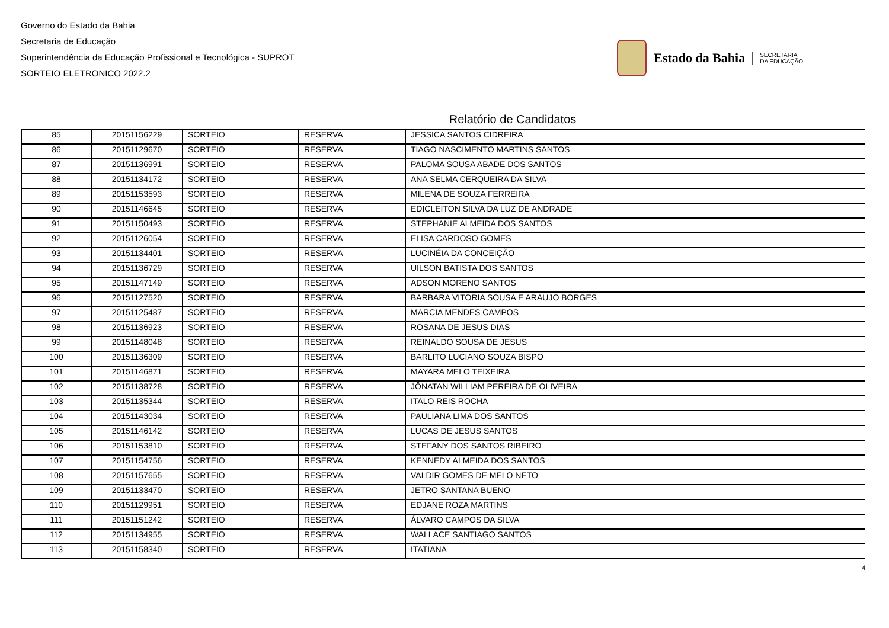Governo do Estado da Bahia
Secretaria de Educação
Superintendência da Educação Profissional e Tecnológica - SUPROT
SORTEIO ELETRONICO 2022.2
Estado da Bahia
SECRETARIA
DA EDUCAÇÃO
Relatório de Candidatos
| 85 | 20151156229 | SORTEIO | RESERVA | JESSICA SANTOS CIDREIRA |
| 86 | 20151129670 | SORTEIO | RESERVA | TIAGO NASCIMENTO MARTINS SANTOS |
| 87 | 20151136991 | SORTEIO | RESERVA | PALOMA SOUSA ABADE DOS SANTOS |
| 88 | 20151134172 | SORTEIO | RESERVA | ANA SELMA CERQUEIRA DA SILVA |
| 89 | 20151153593 | SORTEIO | RESERVA | MILENA DE SOUZA FERREIRA |
| 90 | 20151146645 | SORTEIO | RESERVA | EDICLEITON SILVA DA LUZ DE ANDRADE |
| 91 | 20151150493 | SORTEIO | RESERVA | STEPHANIE ALMEIDA DOS SANTOS |
| 92 | 20151126054 | SORTEIO | RESERVA | ELISA CARDOSO GOMES |
| 93 | 20151134401 | SORTEIO | RESERVA | LUCINÉIA DA CONCEIÇÃO |
| 94 | 20151136729 | SORTEIO | RESERVA | UILSON BATISTA DOS SANTOS |
| 95 | 20151147149 | SORTEIO | RESERVA | ADSON MORENO SANTOS |
| 96 | 20151127520 | SORTEIO | RESERVA | BARBARA VITORIA SOUSA E ARAUJO BORGES |
| 97 | 20151125487 | SORTEIO | RESERVA | MARCIA MENDES CAMPOS |
| 98 | 20151136923 | SORTEIO | RESERVA | ROSANA DE JESUS DIAS |
| 99 | 20151148048 | SORTEIO | RESERVA | REINALDO SOUSA DE JESUS |
| 100 | 20151136309 | SORTEIO | RESERVA | BARLITO LUCIANO SOUZA BISPO |
| 101 | 20151146871 | SORTEIO | RESERVA | MAYARA MELO TEIXEIRA |
| 102 | 20151138728 | SORTEIO | RESERVA | JÔNATAN WILLIAM PEREIRA DE OLIVEIRA |
| 103 | 20151135344 | SORTEIO | RESERVA | ITALO REIS ROCHA |
| 104 | 20151143034 | SORTEIO | RESERVA | PAULIANA LIMA DOS SANTOS |
| 105 | 20151146142 | SORTEIO | RESERVA | LUCAS DE JESUS SANTOS |
| 106 | 20151153810 | SORTEIO | RESERVA | STEFANY DOS SANTOS RIBEIRO |
| 107 | 20151154756 | SORTEIO | RESERVA | KENNEDY ALMEIDA DOS SANTOS |
| 108 | 20151157655 | SORTEIO | RESERVA | VALDIR GOMES DE MELO NETO |
| 109 | 20151133470 | SORTEIO | RESERVA | JETRO SANTANA BUENO |
| 110 | 20151129951 | SORTEIO | RESERVA | EDJANE ROZA MARTINS |
| 111 | 20151151242 | SORTEIO | RESERVA | ÁLVARO CAMPOS DA SILVA |
| 112 | 20151134955 | SORTEIO | RESERVA | WALLACE SANTIAGO SANTOS |
| 113 | 20151158340 | SORTEIO | RESERVA | ITATIANA |
4